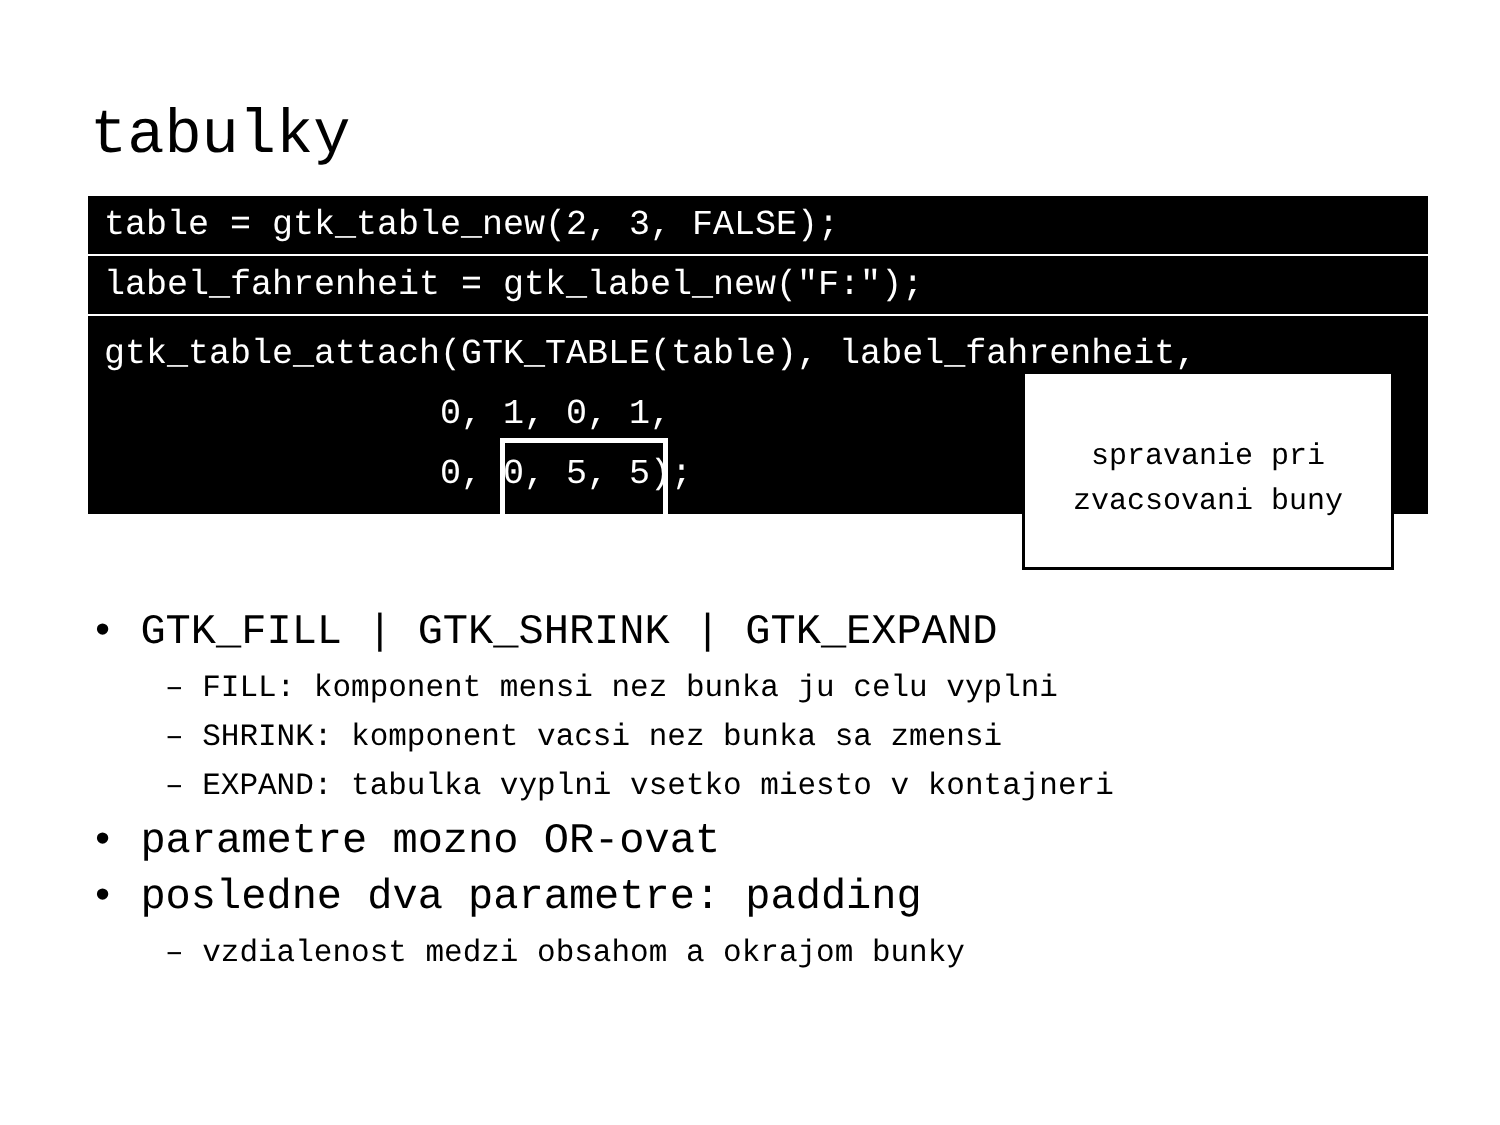tabulky
table = gtk_table_new(2, 3, FALSE);
label_fahrenheit = gtk_label_new("F:");
gtk_table_attach(GTK_TABLE(table), label_fahrenheit, 0, 1, 0, 1, 0, 0, 5, 5);
spravanie pri
zvacsovani buny
• GTK_FILL | GTK_SHRINK | GTK_EXPAND
– FILL: komponent mensi nez bunka ju celu vyplni
– SHRINK: komponent vacsi nez bunka sa zmensi
– EXPAND: tabulka vyplni vsetko miesto v kontajneri
• parametre mozno OR-ovat
• posledne dva parametre: padding
– vzdialenost medzi obsahom a okrajom bunky